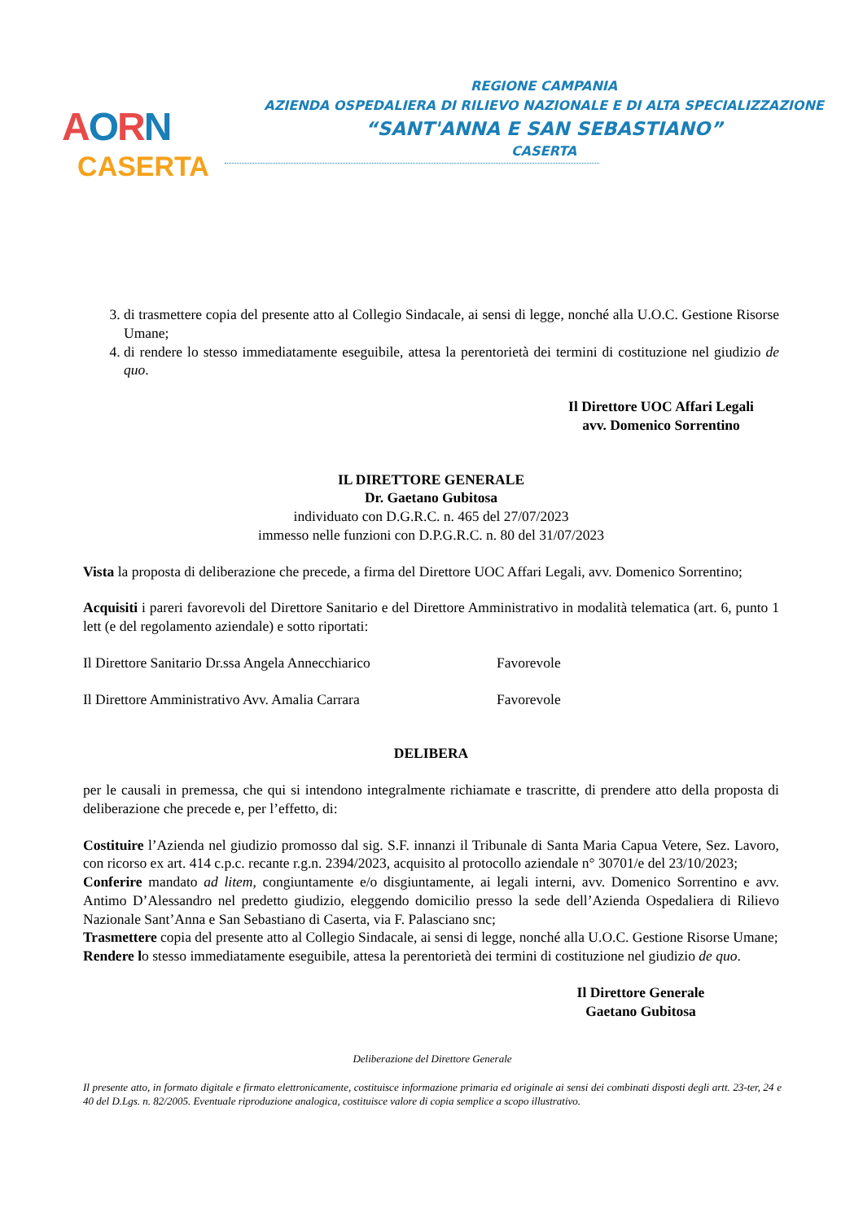AORN
CASERTA
REGIONE CAMPANIA
AZIENDA OSPEDALIERA DI RILIEVO NAZIONALE E DI ALTA SPECIALIZZAZIONE
“SANT'ANNA E SAN SEBASTIANO”
CASERTA
3. di trasmettere copia del presente atto al Collegio Sindacale, ai sensi di legge, nonché alla U.O.C. Gestione Risorse Umane;
4. di rendere lo stesso immediatamente eseguibile, attesa la perentorietà dei termini di costituzione nel giudizio de quo.
Il Direttore UOC Affari Legali
avv. Domenico Sorrentino
IL DIRETTORE GENERALE
Dr. Gaetano Gubitosa
individuato con D.G.R.C. n. 465 del 27/07/2023
immesso nelle funzioni con D.P.G.R.C. n. 80 del 31/07/2023
Vista la proposta di deliberazione che precede, a firma del Direttore UOC Affari Legali, avv. Domenico Sorrentino;
Acquisiti i pareri favorevoli del Direttore Sanitario e del Direttore Amministrativo in modalità telematica (art. 6, punto 1 lett (e del regolamento aziendale) e sotto riportati:
Il Direttore Sanitario Dr.ssa Angela Annecchiarico Favorevole
Il Direttore Amministrativo Avv. Amalia Carrara Favorevole
DELIBERA
per le causali in premessa, che qui si intendono integralmente richiamate e trascritte, di prendere atto della proposta di deliberazione che precede e, per l’effetto, di:
Costituire l’Azienda nel giudizio promosso dal sig. S.F. innanzi il Tribunale di Santa Maria Capua Vetere, Sez. Lavoro, con ricorso ex art. 414 c.p.c. recante r.g.n. 2394/2023, acquisito al protocollo aziendale n° 30701/e del 23/10/2023;
Conferire mandato ad litem, congiuntamente e/o disgiuntamente, ai legali interni, avv. Domenico Sorrentino e avv. Antimo D’Alessandro nel predetto giudizio, eleggendo domicilio presso la sede dell’Azienda Ospedaliera di Rilievo Nazionale Sant’Anna e San Sebastiano di Caserta, via F. Palasciano snc;
Trasmettere copia del presente atto al Collegio Sindacale, ai sensi di legge, nonché alla U.O.C. Gestione Risorse Umane;
Rendere lo stesso immediatamente eseguibile, attesa la perentorietà dei termini di costituzione nel giudizio de quo.
Il Direttore Generale
Gaetano Gubitosa
Deliberazione del Direttore Generale
Il presente atto, in formato digitale e firmato elettronicamente, costituisce informazione primaria ed originale ai sensi dei combinati disposti degli artt. 23-ter, 24 e 40 del D.Lgs. n. 82/2005. Eventuale riproduzione analogica, costituisce valore di copia semplice a scopo illustrativo.